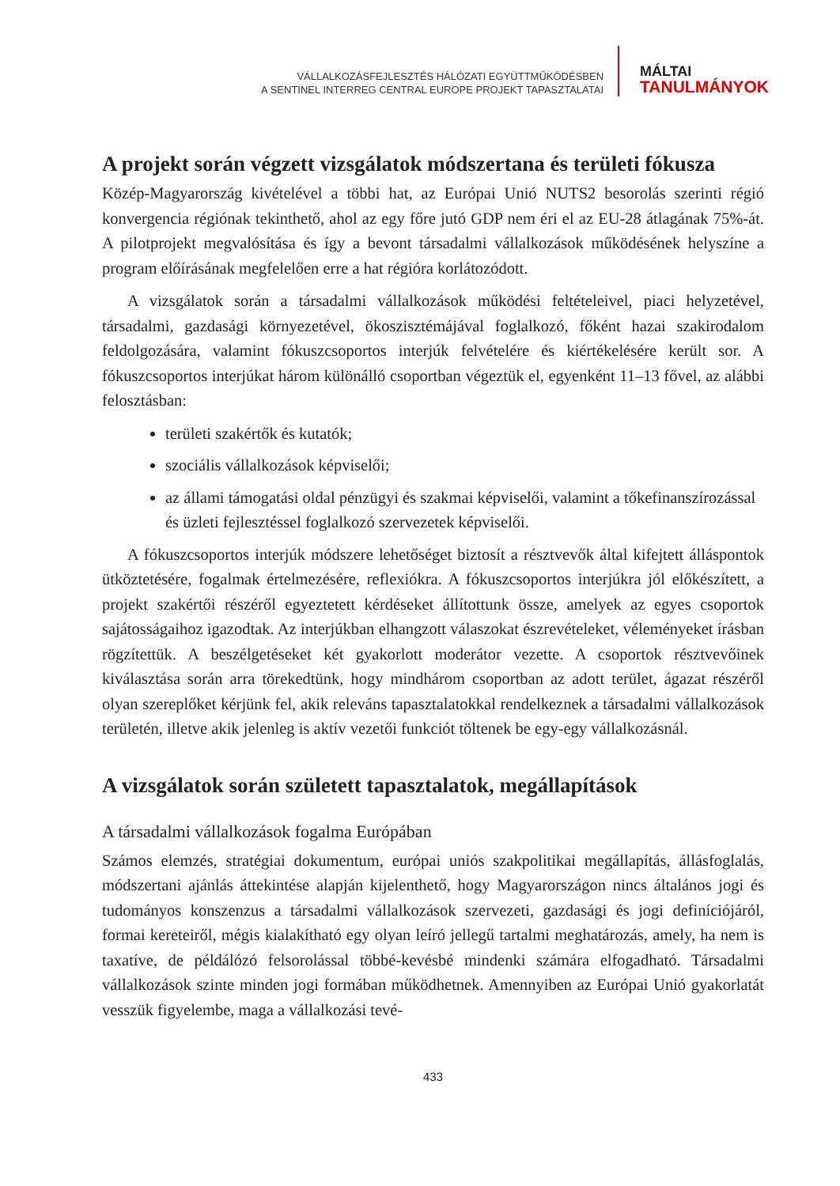VÁLLALKOZÁSFEJLESZTÉS HÁLÓZATI EGYÜTTMŰKÖDÉSBEN
A SENTINEL INTERREG CENTRAL EUROPE PROJEKT TAPASZTALATAI
MÁLTAI
TANULMÁNYOK
A projekt során végzett vizsgálatok módszertana és területi fókusza
Közép-Magyarország kivételével a többi hat, az Európai Unió NUTS2 besorolás szerinti régió konvergencia régiónak tekinthető, ahol az egy főre jutó GDP nem éri el az EU-28 átlagának 75%-át. A pilotprojekt megvalósítása és így a bevont társadalmi vállalkozások működésének helyszíne a program előírásának megfelelően erre a hat régióra korlátozódott.
A vizsgálatok során a társadalmi vállalkozások működési feltételeivel, piaci helyzetével, társadalmi, gazdasági környezetével, ökoszisztémájával foglalkozó, főként hazai szakirodalom feldolgozására, valamint fókuszcsoportos interjúk felvételére és kiértékelésére került sor. A fókuszcsoportos interjúkat három különálló csoportban végeztük el, egyenként 11–13 fővel, az alábbi felosztásban:
területi szakértők és kutatók;
szociális vállalkozások képviselői;
az állami támogatási oldal pénzügyi és szakmai képviselői, valamint a tőkefinanszírozással és üzleti fejlesztéssel foglalkozó szervezetek képviselői.
A fókuszcsoportos interjúk módszere lehetőséget biztosít a résztvevők által kifejtett álláspontok ütköztetésére, fogalmak értelmezésére, reflexiókra. A fókuszcsoportos interjúkra jól előkészített, a projekt szakértői részéről egyeztetett kérdéseket állítottunk össze, amelyek az egyes csoportok sajátosságaihoz igazodtak. Az interjúkban elhangzott válaszokat észrevételeket, véleményeket írásban rögzítettük. A beszélgetéseket két gyakorlott moderátor vezette. A csoportok résztvevőinek kiválasztása során arra törekedtünk, hogy mindhárom csoportban az adott terület, ágazat részéről olyan szereplőket kérjünk fel, akik releváns tapasztalatokkal rendelkeznek a társadalmi vállalkozások területén, illetve akik jelenleg is aktív vezetői funkciót töltenek be egy-egy vállalkozásnál.
A vizsgálatok során született tapasztalatok, megállapítások
A társadalmi vállalkozások fogalma Európában
Számos elemzés, stratégiai dokumentum, európai uniós szakpolitikai megállapítás, állásfoglalás, módszertani ajánlás áttekintése alapján kijelenthető, hogy Magyarországon nincs általános jogi és tudományos konszenzus a társadalmi vállalkozások szervezeti, gazdasági és jogi definíciójáról, formai kereteiről, mégis kialakítható egy olyan leíró jellegű tartalmi meghatározás, amely, ha nem is taxatíve, de példálózó felsorolással többé-kevésbé mindenki számára elfogadható. Társadalmi vállalkozások szinte minden jogi formában működhetnek. Amennyiben az Európai Unió gyakorlatát vesszük figyelembe, maga a vállalkozási tevé-
433